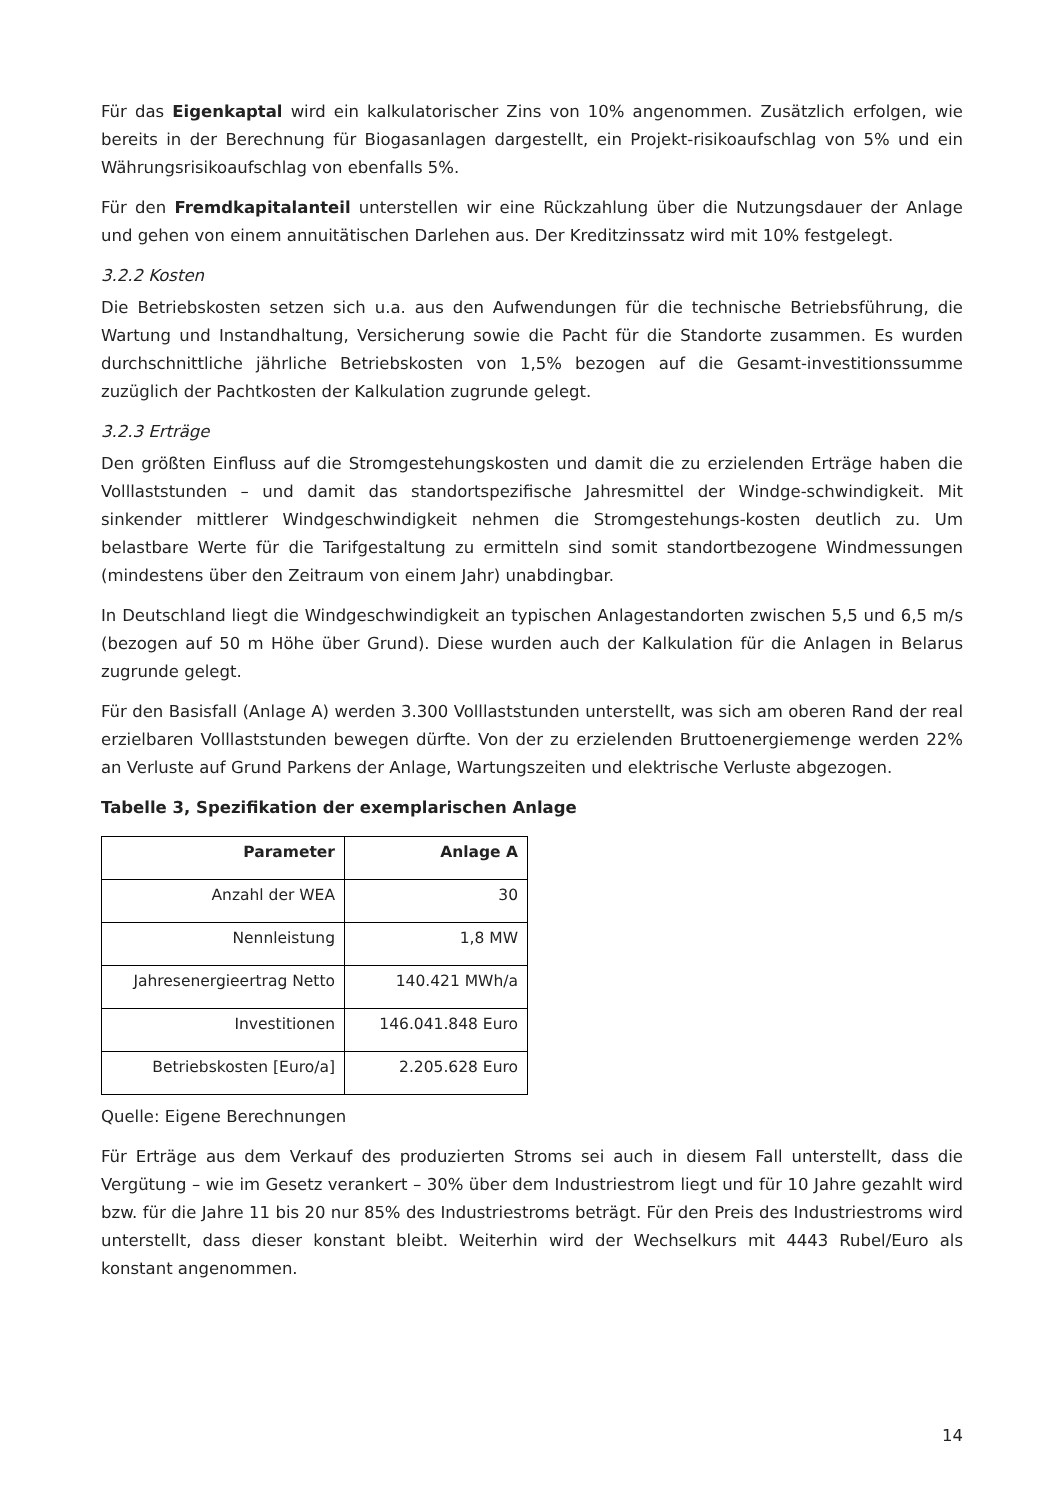Für das Eigenkaptal wird ein kalkulatorischer Zins von 10% angenommen. Zusätzlich erfolgen, wie bereits in der Berechnung für Biogasanlagen dargestellt, ein Projekt-risikoaufschlag von 5% und ein Währungsrisikoaufschlag von ebenfalls 5%.
Für den Fremdkapitalanteil unterstellen wir eine Rückzahlung über die Nutzungsdauer der Anlage und gehen von einem annuitätischen Darlehen aus. Der Kreditzinssatz wird mit 10% festgelegt.
3.2.2 Kosten
Die Betriebskosten setzen sich u.a. aus den Aufwendungen für die technische Betriebsführung, die Wartung und Instandhaltung, Versicherung sowie die Pacht für die Standorte zusammen. Es wurden durchschnittliche jährliche Betriebskosten von 1,5% bezogen auf die Gesamt-investitionssumme zuzüglich der Pachtkosten der Kalkulation zugrunde gelegt.
3.2.3 Erträge
Den größten Einfluss auf die Stromgestehungskosten und damit die zu erzielenden Erträge haben die Volllaststunden – und damit das standortspezifische Jahresmittel der Windge-schwindigkeit. Mit sinkender mittlerer Windgeschwindigkeit nehmen die Stromgestehungs-kosten deutlich zu. Um belastbare Werte für die Tarifgestaltung zu ermitteln sind somit standortbezogene Windmessungen (mindestens über den Zeitraum von einem Jahr) unabdingbar.
In Deutschland liegt die Windgeschwindigkeit an typischen Anlagestandorten zwischen 5,5 und 6,5 m/s (bezogen auf 50 m Höhe über Grund). Diese wurden auch der Kalkulation für die Anlagen in Belarus zugrunde gelegt.
Für den Basisfall (Anlage A) werden 3.300 Volllaststunden unterstellt, was sich am oberen Rand der real erzielbaren Volllaststunden bewegen dürfte. Von der zu erzielenden Bruttoenergiemenge werden 22% an Verluste auf Grund Parkens der Anlage, Wartungszeiten und elektrische Verluste abgezogen.
Tabelle 3, Spezifikation der exemplarischen Anlage
| Parameter | Anlage A |
| --- | --- |
| Anzahl der WEA | 30 |
| Nennleistung | 1,8 MW |
| Jahresenergieertrag Netto | 140.421 MWh/a |
| Investitionen | 146.041.848 Euro |
| Betriebskosten [Euro/a] | 2.205.628 Euro |
Quelle: Eigene Berechnungen
Für Erträge aus dem Verkauf des produzierten Stroms sei auch in diesem Fall unterstellt, dass die Vergütung – wie im Gesetz verankert – 30% über dem Industriestrom liegt und für 10 Jahre gezahlt wird bzw. für die Jahre 11 bis 20 nur 85% des Industriestroms beträgt. Für den Preis des Industriestroms wird unterstellt, dass dieser konstant bleibt. Weiterhin wird der Wechselkurs mit 4443 Rubel/Euro als konstant angenommen.
14